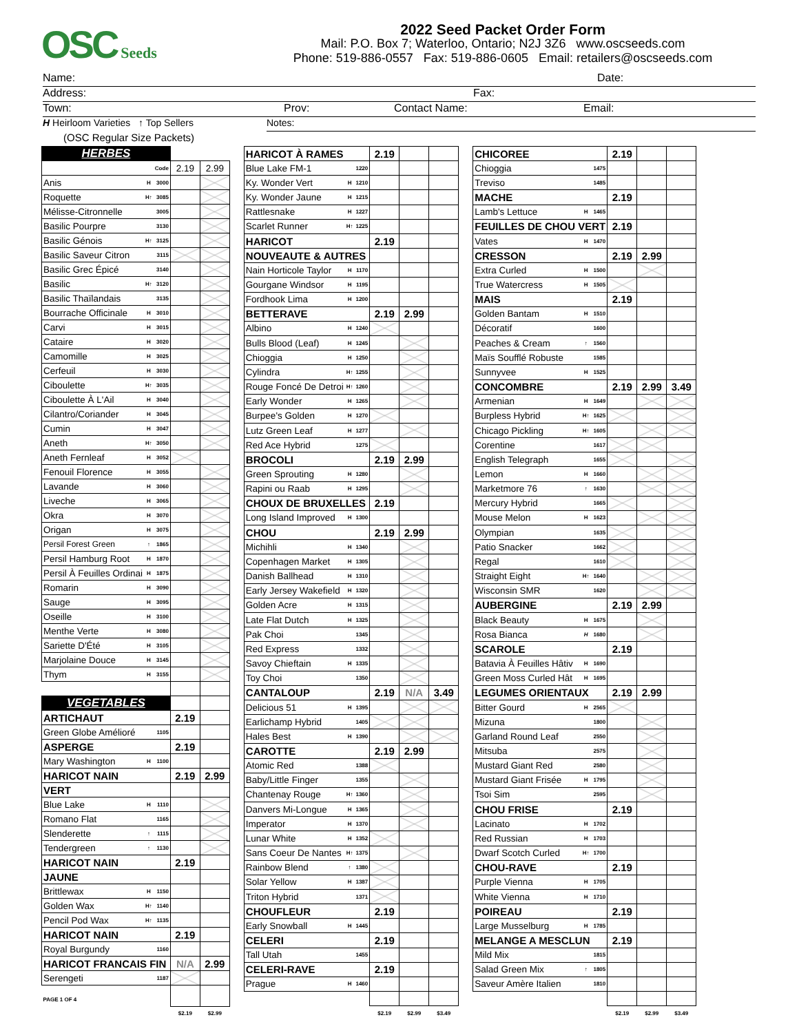OSC Seeds
2022 Seed Packet Order Form
Mail: P.O. Box 7; Waterloo, Ontario; N2J 3Z6 www.oscseeds.com
Phone: 519-886-0557 Fax: 519-886-0605 Email: retailers@oscseeds.com
Name: Date:
Address: Fax:
Town: Prov: Contact Name: Email:
H Heirloom Varieties ↑ Top Sellers Notes:
(OSC Regular Size Packets)
| HERBES | | | | |
| | | Code | 2.19 | 2.99 |
| Anis | H | 3000 | | |
| Roquette | H↑ | 3085 | | |
| Mélisse-Citronnelle | | 3005 | | |
| Basilic Pourpre | | 3130 | | |
| Basilic Génois | H↑ | 3125 | | |
| Basilic Saveur Citron | | 3115 | | |
| Basilic Grec Épicé | | 3140 | | |
| Basilic | H↑ | 3120 | | |
| Basilic Thaïlandais | | 3135 | | |
| Bourrache Officinale | H | 3010 | | |
| Carvi | H | 3015 | | |
| Cataire | H | 3020 | | |
| Camomille | H | 3025 | | |
| Cerfeuil | H | 3030 | | |
| Ciboulette | H↑ | 3035 | | |
| Ciboulette À L'Ail | H | 3040 | | |
| Cilantro/Coriander | H | 3045 | | |
| Cumin | H | 3047 | | |
| Aneth | H↑ | 3050 | | |
| Aneth Fernleaf | H | 3052 | | |
| Fenouil Florence | H | 3055 | | |
| Lavande | H | 3060 | | |
| Liveche | H | 3065 | | |
| Okra | H | 3070 | | |
| Origan | H | 3075 | | |
| Persil Forest Green | ↑ | 1865 | | |
| Persil Hamburg Root | H | 1870 | | |
| Persil À Feuilles Ordinai | H | 1875 | | |
| Romarin | H | 3090 | | |
| Sauge | H | 3095 | | |
| Oseille | H | 3100 | | |
| Menthe Verte | H | 3080 | | |
| Sariette D'Été | H | 3105 | | |
| Marjolaine Douce | H | 3145 | | |
| Thym | H | 3155 | | |
| VEGETABLES | | | | |
| ARTICHAUT | | | 2.19 | |
| Green Globe Amélioré | | 1105 | | |
| ASPERGE | | | 2.19 | |
| Mary Washington | H | 1100 | | |
| HARICOT NAIN | | | 2.19 | 2.99 |
| VERT | | | | |
| Blue Lake | H | 1110 | | |
| Romano Flat | | 1165 | | |
| Slenderette | ↑ | 1115 | | |
| Tendergreen | ↑ | 1130 | | |
| HARICOT NAIN | | | 2.19 | |
| JAUNE | | | | |
| Brittlewax | H | 1150 | | |
| Golden Wax | H↑ | 1140 | | |
| Pencil Pod Wax | H↑ | 1135 | | |
| HARICOT NAIN | | | 2.19 | |
| Royal Burgundy | | 1160 | | |
| HARICOT FRANCAIS FIN | | | N/A | 2.99 |
| Serengeti | | 1187 | | |
| PAGE 1 OF 4 | | | | |
| | | | $2.19 | $2.99 |
| HARICOT À RAMES | | | 2.19 | | |
| Blue Lake FM-1 | | 1220 | | | |
| Ky. Wonder Vert | H | 1210 | | | |
| Ky. Wonder Jaune | H | 1215 | | | |
| Rattlesnake | H | 1227 | | | |
| Scarlet Runner | H↑ | 1225 | | | |
| HARICOT | | | 2.19 | | |
| NOUVEAUTE & AUTRES | | | | | |
| Nain Horticole Taylor | H | 1170 | | | |
| Gourgane Windsor | H | 1195 | | | |
| Fordhook Lima | H | 1200 | | | |
| BETTERAVE | | | 2.19 | 2.99 | |
| Albino | H | 1240 | | | |
| Bulls Blood (Leaf) | H | 1245 | | | |
| Chioggia | H | 1250 | | | |
| Cylindra | H↑ | 1255 | | | |
| Rouge Foncé De Detroi | H↑ | 1260 | | | |
| Early Wonder | H | 1265 | | | |
| Burpee's Golden | H | 1270 | | | |
| Lutz Green Leaf | H | 1277 | | | |
| Red Ace Hybrid | | 1275 | | | |
| BROCOLI | | | 2.19 | 2.99 | |
| Green Sprouting | H | 1280 | | | |
| Rapini ou Raab | H | 1295 | | | |
| CHOUX DE BRUXELLES | | | 2.19 | | |
| Long Island Improved | H | 1300 | | | |
| CHOU | | | 2.19 | 2.99 | |
| Michihli | H | 1340 | | | |
| Copenhagen Market | H | 1305 | | | |
| Danish Ballhead | H | 1310 | | | |
| Early Jersey Wakefield | H | 1320 | | | |
| Golden Acre | H | 1315 | | | |
| Late Flat Dutch | H | 1325 | | | |
| Pak Choi | | 1345 | | | |
| Red Express | | 1332 | | | |
| Savoy Chieftain | H | 1335 | | | |
| Toy Choi | | 1350 | | | |
| CANTALOUP | | | 2.19 | N/A | 3.49 |
| Delicious 51 | H | 1395 | | | |
| Earlichamp Hybrid | | 1405 | | | |
| Hales Best | H | 1390 | | | |
| CAROTTE | | | 2.19 | 2.99 | |
| Atomic Red | | 1388 | | | |
| Baby/Little Finger | | 1355 | | | |
| Chantenay Rouge | H↑ | 1360 | | | |
| Danvers Mi-Longue | H | 1365 | | | |
| Imperator | H | 1370 | | | |
| Lunar White | H | 1352 | | | |
| Sans Coeur De Nantes | H↑ | 1375 | | | |
| Rainbow Blend | ↑ | 1380 | | | |
| Solar Yellow | H | 1387 | | | |
| Triton Hybrid | | 1371 | | | |
| CHOUFLEUR | | | 2.19 | | |
| Early Snowball | H | 1445 | | | |
| CELERI | | | 2.19 | | |
| Tall Utah | | 1455 | | | |
| CELERI-RAVE | | | 2.19 | | |
| Prague | H | 1460 | | | |
| | | | $2.19 | $2.99 | $3.49 |
| CHICOREE | | | 2.19 | | |
| Chioggia | | 1475 | | | |
| Treviso | | 1485 | | | |
| MACHE | | | 2.19 | | |
| Lamb's Lettuce | H | 1465 | | | |
| FEUILLES DE CHOU VERT | | | 2.19 | | |
| Vates | H | 1470 | | | |
| CRESSON | | | 2.19 | 2.99 | |
| Extra Curled | H | 1500 | | | |
| True Watercress | H | 1505 | | | |
| MAIS | | | 2.19 | | |
| Golden Bantam | H | 1510 | | | |
| Décoratif | | 1600 | | | |
| Peaches & Cream | ↑ | 1560 | | | |
| Maïs Soufflé Robuste | | 1585 | | | |
| Sunnyvee | H | 1525 | | | |
| CONCOMBRE | | | 2.19 | 2.99 | 3.49 |
| Armenian | H | 1649 | | | |
| Burpless Hybrid | H↑ | 1625 | | | |
| Chicago Pickling | H↑ | 1605 | | | |
| Corentine | | 1617 | | | |
| English Telegraph | | 1655 | | | |
| Lemon | H | 1660 | | | |
| Marketmore 76 | ↑ | 1630 | | | |
| Mercury Hybrid | | 1665 | | | |
| Mouse Melon | H | 1623 | | | |
| Olympian | | 1635 | | | |
| Patio Snacker | | 1662 | | | |
| Regal | | 1610 | | | |
| Straight Eight | H↑ | 1640 | | | |
| Wisconsin SMR | | 1620 | | | |
| AUBERGINE | | | 2.19 | 2.99 | |
| Black Beauty | H | 1675 | | | |
| Rosa Bianca | H | 1680 | | | |
| SCAROLE | | | 2.19 | | |
| Batavia À Feuilles Hâtiv | H | 1690 | | | |
| Green Moss Curled Hât | H | 1695 | | | |
| LEGUMES ORIENTAUX | | | 2.19 | 2.99 | |
| Bitter Gourd | H | 2565 | | | |
| Mizuna | | 1800 | | | |
| Garland Round Leaf | | 2550 | | | |
| Mitsuba | | 2575 | | | |
| Mustard Giant Red | | 2580 | | | |
| Mustard Giant Frisée | H | 1795 | | | |
| Tsoi Sim | | 2595 | | | |
| CHOU FRISE | | | 2.19 | | |
| Lacinato | H | 1702 | | | |
| Red Russian | H | 1703 | | | |
| Dwarf Scotch Curled | H↑ | 1700 | | | |
| CHOU-RAVE | | | 2.19 | | |
| Purple Vienna | H | 1705 | | | |
| White Vienna | H | 1710 | | | |
| POIREAU | | | 2.19 | | |
| Large Musselburg | H | 1785 | | | |
| MELANGE A MESCLUN | | | 2.19 | | |
| Mild Mix | | 1815 | | | |
| Salad Green Mix | ↑ | 1805 | | | |
| Saveur Amère Italien | | 1810 | | | |
| | | | $2.19 | $2.99 | $3.49 |